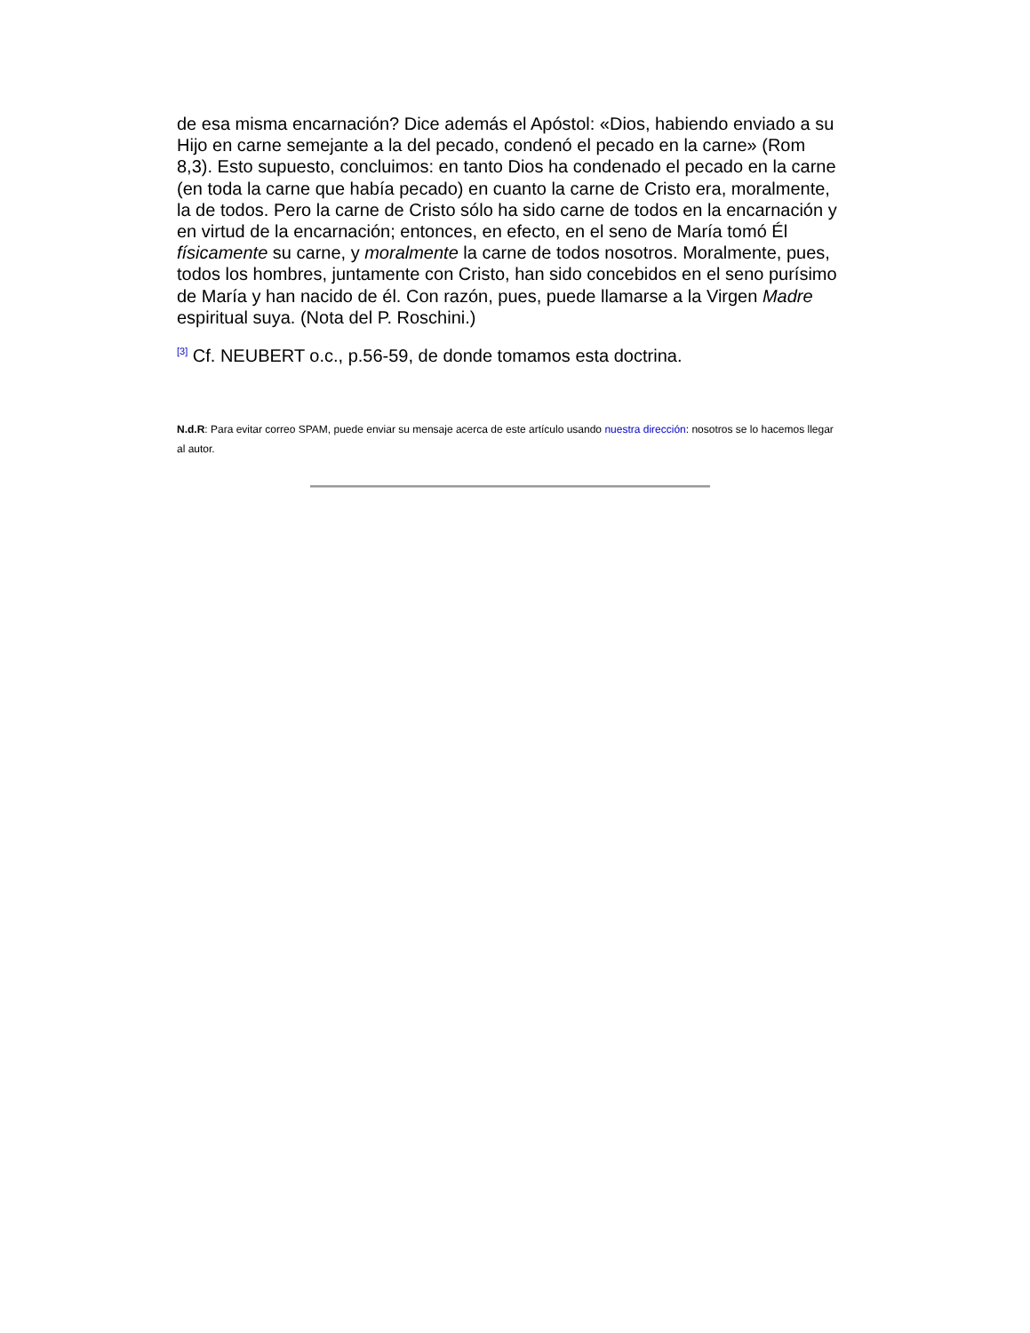de esa misma encarnación? Dice además el Apóstol: «Dios, habiendo enviado a su Hijo en carne semejante a la del pecado, condenó el pecado en la carne» (Rom 8,3). Esto supuesto, concluimos: en tanto Dios ha condenado el pecado en la carne (en toda la carne que había pecado) en cuanto la carne de Cristo era, moralmente, la de todos. Pero la carne de Cristo sólo ha sido carne de todos en la encarnación y en virtud de la encarnación; entonces, en efecto, en el seno de María tomó Él físicamente su carne, y moralmente la carne de todos nosotros. Moralmente, pues, todos los hombres, juntamente con Cristo, han sido concebidos en el seno purísimo de María y han nacido de él. Con razón, pues, puede llamarse a la Virgen Madre espiritual suya. (Nota del P. Roschini.)
<sup>[3]</sup> Cf. NEUBERT o.c., p.56-59, de donde tomamos esta doctrina.
N.d.R: Para evitar correo SPAM, puede enviar su mensaje acerca de este artículo usando nuestra dirección: nosotros se lo hacemos llegar al autor.